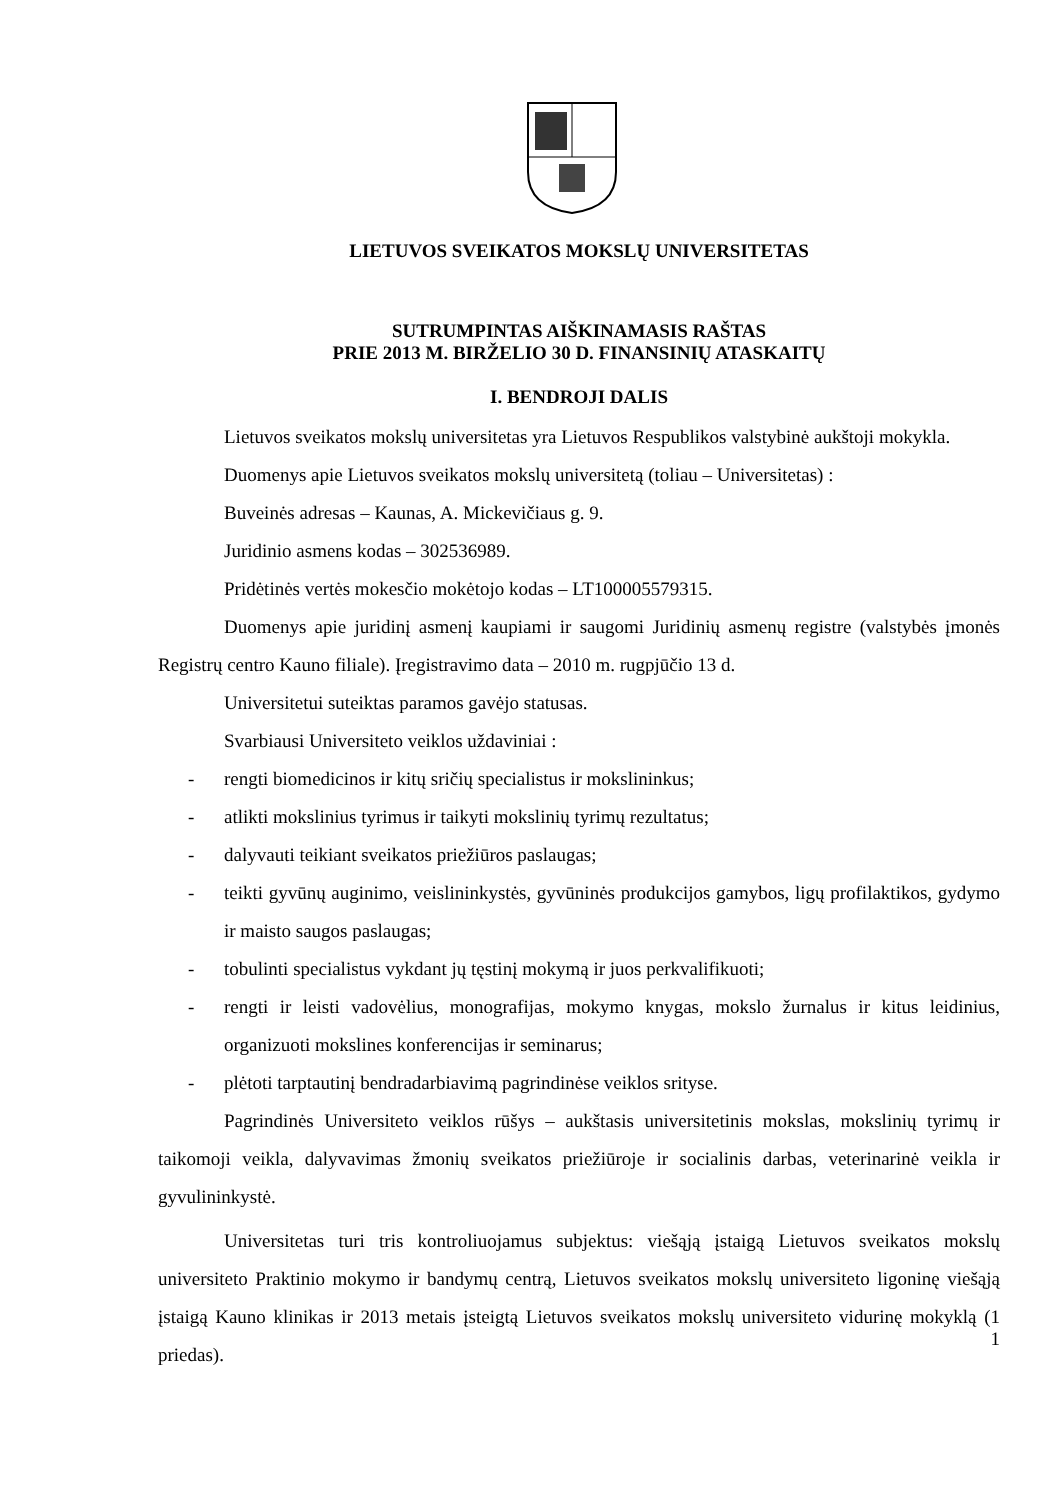LIETUVOS SVEIKATOS MOKSLŲ UNIVERSITETAS
SUTRUMPINTAS AIŠKINAMASIS RAŠTAS
PRIE 2013 M. BIRŽELIO 30 D. FINANSINIŲ ATASKAITŲ
I. BENDROJI DALIS
Lietuvos sveikatos mokslų universitetas yra Lietuvos Respublikos valstybinė aukštoji mokykla.
Duomenys apie Lietuvos sveikatos mokslų universitetą (toliau – Universitetas) :
Buveinės adresas – Kaunas, A. Mickevičiaus g. 9.
Juridinio asmens kodas – 302536989.
Pridėtinės vertės mokesčio mokėtojo kodas – LT100005579315.
Duomenys apie juridinį asmenį kaupiami ir saugomi Juridinių asmenų registre (valstybės įmonės Registrų centro Kauno filiale). Įregistravimo data – 2010 m. rugpjūčio 13 d.
Universitetui suteiktas paramos gavėjo statusas.
Svarbiausi Universiteto veiklos uždaviniai :
- rengti biomedicinos ir kitų sričių specialistus ir mokslininkus;
- atlikti mokslinius tyrimus ir taikyti mokslinių tyrimų rezultatus;
- dalyvauti teikiant sveikatos priežiūros paslaugas;
- teikti gyvūnų auginimo, veislininkystės, gyvūninės produkcijos gamybos, ligų profilaktikos, gydymo ir maisto saugos paslaugas;
- tobulinti specialistus vykdant jų tęstinį mokymą ir juos perkvalifikuoti;
- rengti ir leisti vadovėlius, monografijas, mokymo knygas, mokslo žurnalus ir kitus leidinius, organizuoti mokslines konferencijas ir seminarus;
- plėtoti tarptautinį bendradarbiavimą pagrindinėse veiklos srityse.
Pagrindinės Universiteto veiklos rūšys – aukštasis universitetinis mokslas, mokslinių tyrimų ir taikomoji veikla, dalyvavimas žmonių sveikatos priežiūroje ir socialinis darbas, veterinarinė veikla ir gyvulininkystė.
Universitetas turi tris kontroliuojamus subjektus: viešąją įstaigą Lietuvos sveikatos mokslų universiteto Praktinio mokymo ir bandymų centrą, Lietuvos sveikatos mokslų universiteto ligoninę viešąją įstaigą Kauno klinikas ir 2013 metais įsteigtą Lietuvos sveikatos mokslų universiteto vidurinę mokyklą (1 priedas).
1